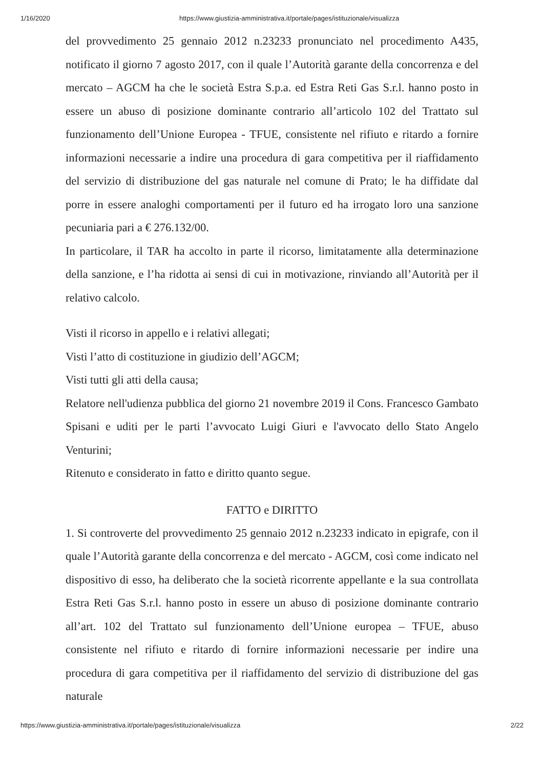1/16/2020 https://www.giustizia-amministrativa.it/portale/pages/istituzionale/visualizza
del provvedimento 25 gennaio 2012 n.23233 pronunciato nel procedimento A435, notificato il giorno 7 agosto 2017, con il quale l’Autorità garante della concorrenza e del mercato – AGCM ha che le società Estra S.p.a. ed Estra Reti Gas S.r.l. hanno posto in essere un abuso di posizione dominante contrario all’articolo 102 del Trattato sul funzionamento dell’Unione Europea - TFUE, consistente nel rifiuto e ritardo a fornire informazioni necessarie a indire una procedura di gara competitiva per il riaffidamento del servizio di distribuzione del gas naturale nel comune di Prato; le ha diffidate dal porre in essere analoghi comportamenti per il futuro ed ha irrogato loro una sanzione pecuniaria pari a € 276.132/00.
In particolare, il TAR ha accolto in parte il ricorso, limitatamente alla determinazione della sanzione, e l’ha ridotta ai sensi di cui in motivazione, rinviando all’Autorità per il relativo calcolo.
Visti il ricorso in appello e i relativi allegati;
Visti l’atto di costituzione in giudizio dell’AGCM;
Visti tutti gli atti della causa;
Relatore nell'udienza pubblica del giorno 21 novembre 2019 il Cons. Francesco Gambato Spisani e uditi per le parti l’avvocato Luigi Giuri e l'avvocato dello Stato Angelo Venturini;
Ritenuto e considerato in fatto e diritto quanto segue.
FATTO e DIRITTO
1. Si controverte del provvedimento 25 gennaio 2012 n.23233 indicato in epigrafe, con il quale l’Autorità garante della concorrenza e del mercato - AGCM, così come indicato nel dispositivo di esso, ha deliberato che la società ricorrente appellante e la sua controllata Estra Reti Gas S.r.l. hanno posto in essere un abuso di posizione dominante contrario all’art. 102 del Trattato sul funzionamento dell’Unione europea – TFUE, abuso consistente nel rifiuto e ritardo di fornire informazioni necessarie per indire una procedura di gara competitiva per il riaffidamento del servizio di distribuzione del gas naturale
https://www.giustizia-amministrativa.it/portale/pages/istituzionale/visualizza 2/22